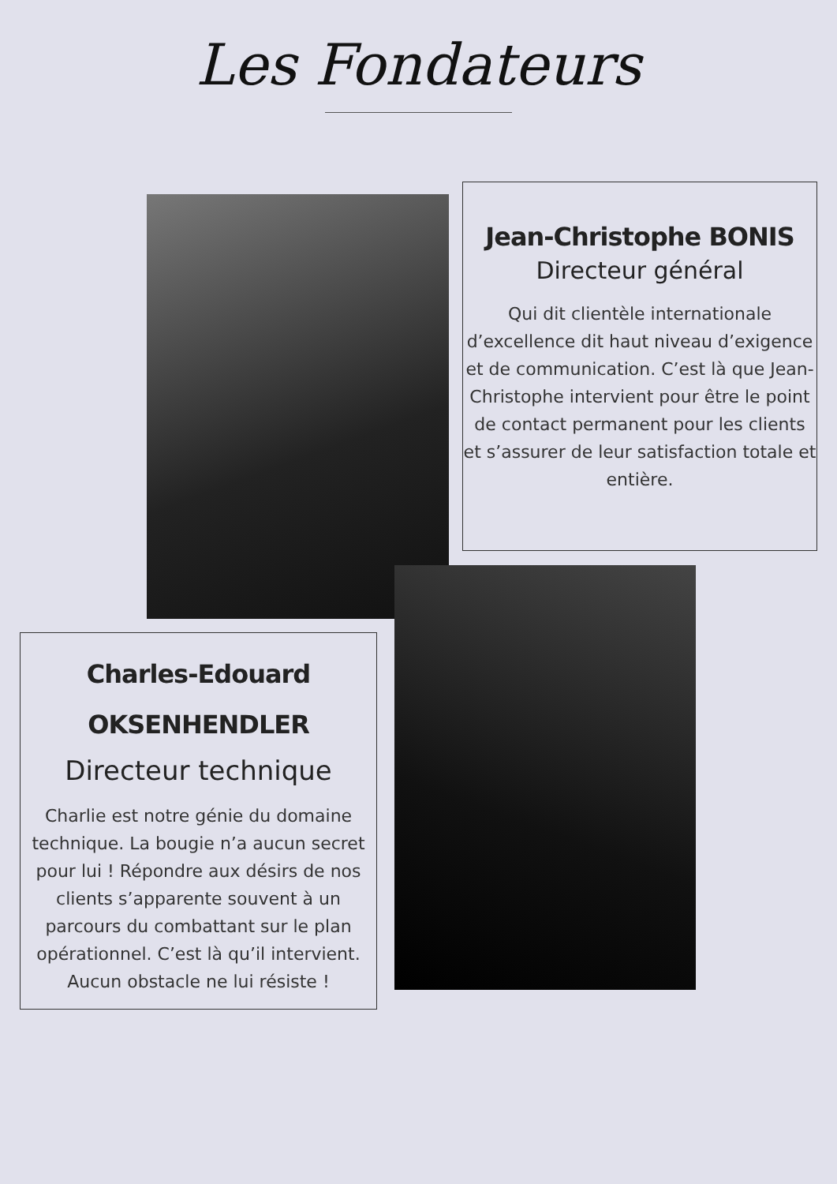Les Fondateurs
Jean-Christophe BONIS
Directeur général
Qui dit clientèle internationale d’excellence dit haut niveau d’exigence et de communication. C’est là que Jean-Christophe intervient pour être le point de contact permanent pour les clients et s’assurer de leur satisfaction totale et entière.
Charles-Edouard
OKSENHENDLER
Directeur technique
Charlie est notre génie du domaine technique. La bougie n’a aucun secret pour lui ! Répondre aux désirs de nos clients s’apparente souvent à un parcours du combattant sur le plan opérationnel. C’est là qu’il intervient.
Aucun obstacle ne lui résiste !